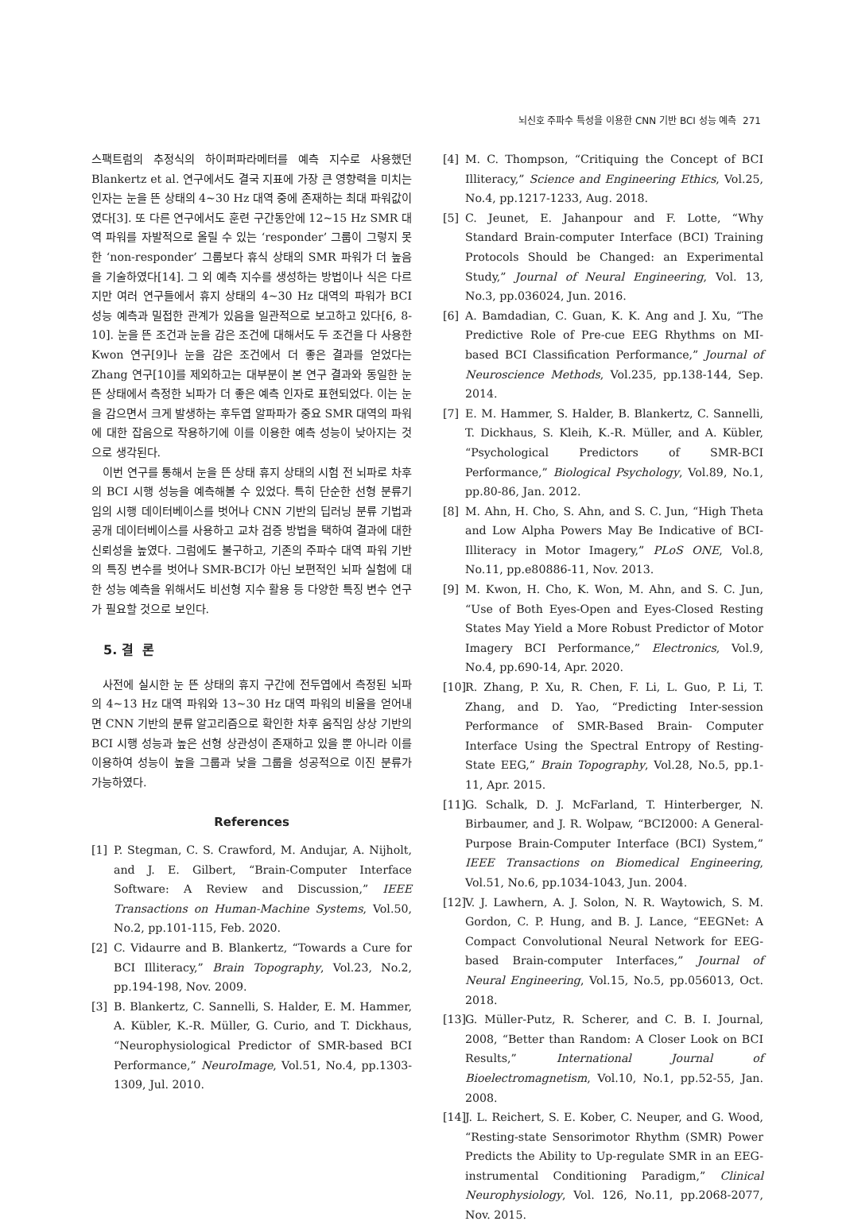뇌신호 주파수 특성을 이용한 CNN 기반 BCI 성능 예측 271
스팩트럼의 추정식의 하이퍼파라메터를 예측 지수로 사용했던 Blankertz et al. 연구에서도 결국 지표에 가장 큰 영향력을 미치는 인자는 눈을 뜬 상태의 4~30 Hz 대역 중에 존재하는 최대 파워값이였다[3]. 또 다른 연구에서도 훈련 구간동안에 12~15 Hz SMR 대역 파워를 자발적으로 올릴 수 있는 ‘responder’ 그룹이 그렇지 못한 ‘non-responder’ 그룹보다 휴식 상태의 SMR 파워가 더 높음을 기술하였다[14]. 그 외 예측 지수를 생성하는 방법이나 식은 다르지만 여러 연구들에서 휴지 상태의 4~30 Hz 대역의 파워가 BCI 성능 예측과 밀접한 관계가 있음을 일관적으로 보고하고 있다[6, 8-10]. 눈을 뜬 조건과 눈을 감은 조건에 대해서도 두 조건을 다 사용한 Kwon 연구[9]나 눈을 감은 조건에서 더 좋은 결과를 얻었다는 Zhang 연구[10]를 제외하고는 대부분이 본 연구 결과와 동일한 눈 뜬 상태에서 측정한 뇌파가 더 좋은 예측 인자로 표현되었다. 이는 눈을 감으면서 크게 발생하는 후두엽 알파파가 중요 SMR 대역의 파워에 대한 잡음으로 작용하기에 이를 이용한 예측 성능이 낮아지는 것으로 생각된다.
이번 연구를 통해서 눈을 뜬 상태 휴지 상태의 시험 전 뇌파로 차후의 BCI 시행 성능을 예측해볼 수 있었다. 특히 단순한 선형 분류기 임의 시행 데이터베이스를 벗어나 CNN 기반의 딥러닝 분류 기법과 공개 데이터베이스를 사용하고 교차 검증 방법을 택하여 결과에 대한 신뢰성을 높였다. 그럼에도 불구하고, 기존의 주파수 대역 파워 기반의 특징 변수를 벗어나 SMR-BCI가 아닌 보편적인 뇌파 실험에 대한 성능 예측을 위해서도 비선형 지수 활용 등 다양한 특징 변수 연구가 필요할 것으로 보인다.
5. 결 론
사전에 실시한 눈 뜬 상태의 휴지 구간에 전두엽에서 측정된 뇌파의 4~13 Hz 대역 파워와 13~30 Hz 대역 파워의 비율을 얻어내면 CNN 기반의 분류 알고리즘으로 확인한 차후 움직임 상상 기반의 BCI 시행 성능과 높은 선형 상관성이 존재하고 있을 뿐 아니라 이를 이용하여 성능이 높을 그룹과 낮을 그룹을 성공적으로 이진 분류가 가능하였다.
References
[1] P. Stegman, C. S. Crawford, M. Andujar, A. Nijholt, and J. E. Gilbert, “Brain-Computer Interface Software: A Review and Discussion,” IEEE Transactions on Human-Machine Systems, Vol.50, No.2, pp.101-115, Feb. 2020.
[2] C. Vidaurre and B. Blankertz, “Towards a Cure for BCI Illiteracy,” Brain Topography, Vol.23, No.2, pp.194-198, Nov. 2009.
[3] B. Blankertz, C. Sannelli, S. Halder, E. M. Hammer, A. Kübler, K.-R. Müller, G. Curio, and T. Dickhaus, “Neurophysiological Predictor of SMR-based BCI Performance,” NeuroImage, Vol.51, No.4, pp.1303-1309, Jul. 2010.
[4] M. C. Thompson, “Critiquing the Concept of BCI Illiteracy,” Science and Engineering Ethics, Vol.25, No.4, pp.1217-1233, Aug. 2018.
[5] C. Jeunet, E. Jahanpour and F. Lotte, “Why Standard Brain-computer Interface (BCI) Training Protocols Should be Changed: an Experimental Study,” Journal of Neural Engineering, Vol. 13, No.3, pp.036024, Jun. 2016.
[6] A. Bamdadian, C. Guan, K. K. Ang and J. Xu, “The Predictive Role of Pre-cue EEG Rhythms on MI-based BCI Classification Performance,” Journal of Neuroscience Methods, Vol.235, pp.138-144, Sep. 2014.
[7] E. M. Hammer, S. Halder, B. Blankertz, C. Sannelli, T. Dickhaus, S. Kleih, K.-R. Müller, and A. Kübler, “Psychological Predictors of SMR-BCI Performance,” Biological Psychology, Vol.89, No.1, pp.80-86, Jan. 2012.
[8] M. Ahn, H. Cho, S. Ahn, and S. C. Jun, “High Theta and Low Alpha Powers May Be Indicative of BCI-Illiteracy in Motor Imagery,” PLoS ONE, Vol.8, No.11, pp.e80886-11, Nov. 2013.
[9] M. Kwon, H. Cho, K. Won, M. Ahn, and S. C. Jun, “Use of Both Eyes-Open and Eyes-Closed Resting States May Yield a More Robust Predictor of Motor Imagery BCI Performance,” Electronics, Vol.9, No.4, pp.690-14, Apr. 2020.
[10]
R. Zhang, P. Xu, R. Chen, F. Li, L. Guo, P. Li, T. Zhang, and D. Yao, “Predicting Inter-session Performance of SMR-Based Brain- Computer Interface Using the Spectral Entropy of Resting-State EEG,” Brain Topography, Vol.28, No.5, pp.1-11, Apr. 2015.
[11]
G. Schalk, D. J. McFarland, T. Hinterberger, N. Birbaumer, and J. R. Wolpaw, “BCI2000: A General-Purpose Brain-Computer Interface (BCI) System,” IEEE Transactions on Biomedical Engineering, Vol.51, No.6, pp.1034-1043, Jun. 2004.
[12]
V. J. Lawhern, A. J. Solon, N. R. Waytowich, S. M. Gordon, C. P. Hung, and B. J. Lance, “EEGNet: A Compact Convolutional Neural Network for EEG-based Brain-computer Interfaces,” Journal of Neural Engineering, Vol.15, No.5, pp.056013, Oct. 2018.
[13]
G. Müller-Putz, R. Scherer, and C. B. I. Journal, 2008, “Better than Random: A Closer Look on BCI Results,” International Journal of Bioelectromagnetism, Vol.10, No.1, pp.52-55, Jan. 2008.
[14]
J. L. Reichert, S. E. Kober, C. Neuper, and G. Wood, “Resting-state Sensorimotor Rhythm (SMR) Power Predicts the Ability to Up-regulate SMR in an EEG-instrumental Conditioning Paradigm,” Clinical Neurophysiology, Vol. 126, No.11, pp.2068-2077, Nov. 2015.